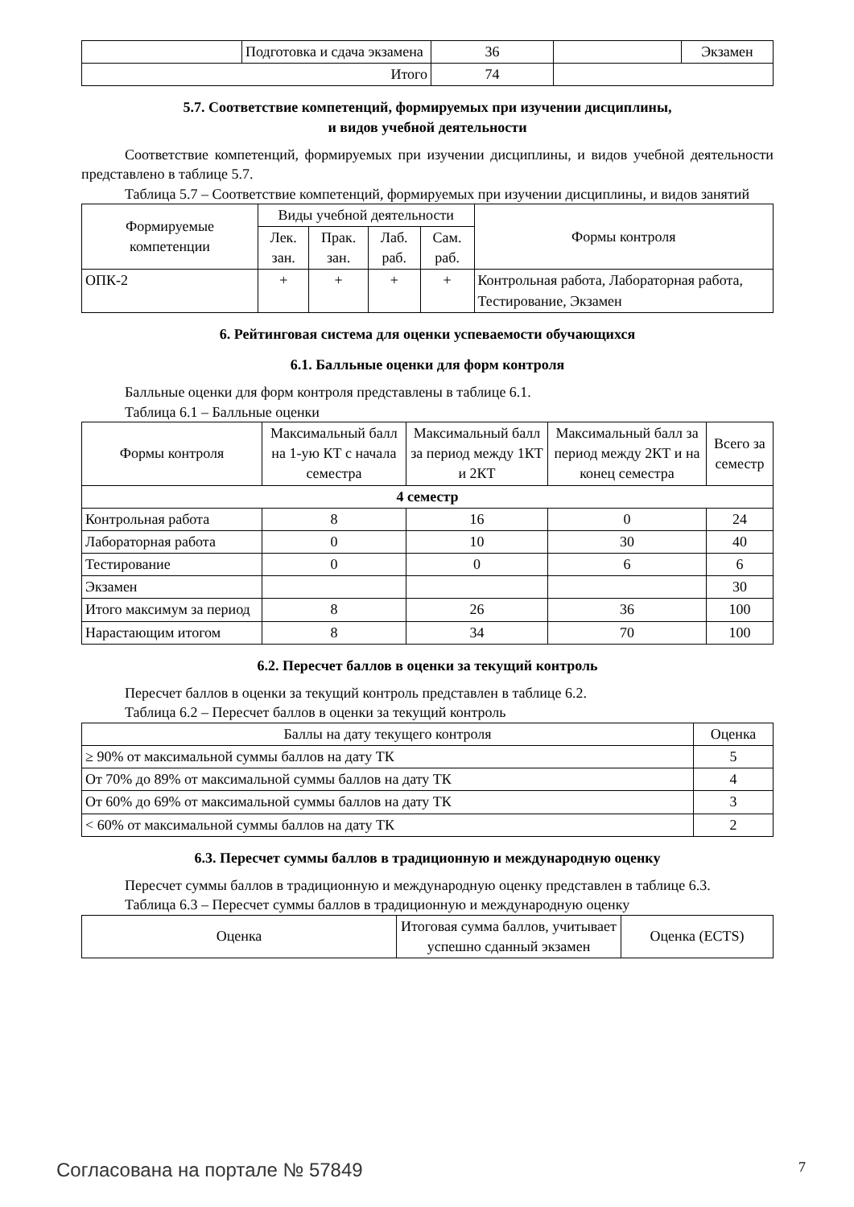| | Подготовка и сдача экзамена | 36 | | Экзамен |
| Итого | | 74 | | |
5.7. Соответствие компетенций, формируемых при изучении дисциплины,
и видов учебной деятельности
Соответствие компетенций, формируемых при изучении дисциплины, и видов учебной деятельности представлено в таблице 5.7.
Таблица 5.7 – Соответствие компетенций, формируемых при изучении дисциплины, и видов занятий
| Формируемые компетенции | Виды учебной деятельности | | | | Формы контроля |
| --- | --- | --- | --- | --- | --- |
| | Лек. зан. | Прак. зан. | Лаб. раб. | Сам. раб. | |
| ОПК-2 | + | + | + | + | Контрольная работа, Лабораторная работа, Тестирование, Экзамен |
6. Рейтинговая система для оценки успеваемости обучающихся
6.1. Балльные оценки для форм контроля
Балльные оценки для форм контроля представлены в таблице 6.1.
Таблица 6.1 – Балльные оценки
| Формы контроля | Максимальный балл на 1-ую КТ с начала семестра | Максимальный балл за период между 1КТ и 2КТ | Максимальный балл за период между 2КТ и на конец семестра | Всего за семестр |
| --- | --- | --- | --- | --- |
| 4 семестр | | | | |
| Контрольная работа | 8 | 16 | 0 | 24 |
| Лабораторная работа | 0 | 10 | 30 | 40 |
| Тестирование | 0 | 0 | 6 | 6 |
| Экзамен | | | | 30 |
| Итого максимум за период | 8 | 26 | 36 | 100 |
| Нарастающим итогом | 8 | 34 | 70 | 100 |
6.2. Пересчет баллов в оценки за текущий контроль
Пересчет баллов в оценки за текущий контроль представлен в таблице 6.2.
Таблица 6.2 – Пересчет баллов в оценки за текущий контроль
| Баллы на дату текущего контроля | Оценка |
| --- | --- |
| ≥ 90% от максимальной суммы баллов на дату ТК | 5 |
| От 70% до 89% от максимальной суммы баллов на дату ТК | 4 |
| От 60% до 69% от максимальной суммы баллов на дату ТК | 3 |
| < 60% от максимальной суммы баллов на дату ТК | 2 |
6.3. Пересчет суммы баллов в традиционную и международную оценку
Пересчет суммы баллов в традиционную и международную оценку представлен в таблице 6.3.
Таблица 6.3 – Пересчет суммы баллов в традиционную и международную оценку
| Оценка | Итоговая сумма баллов, учитывает успешно сданный экзамен | Оценка (ECTS) |
| --- | --- | --- |
Согласована на портале № 57849 7